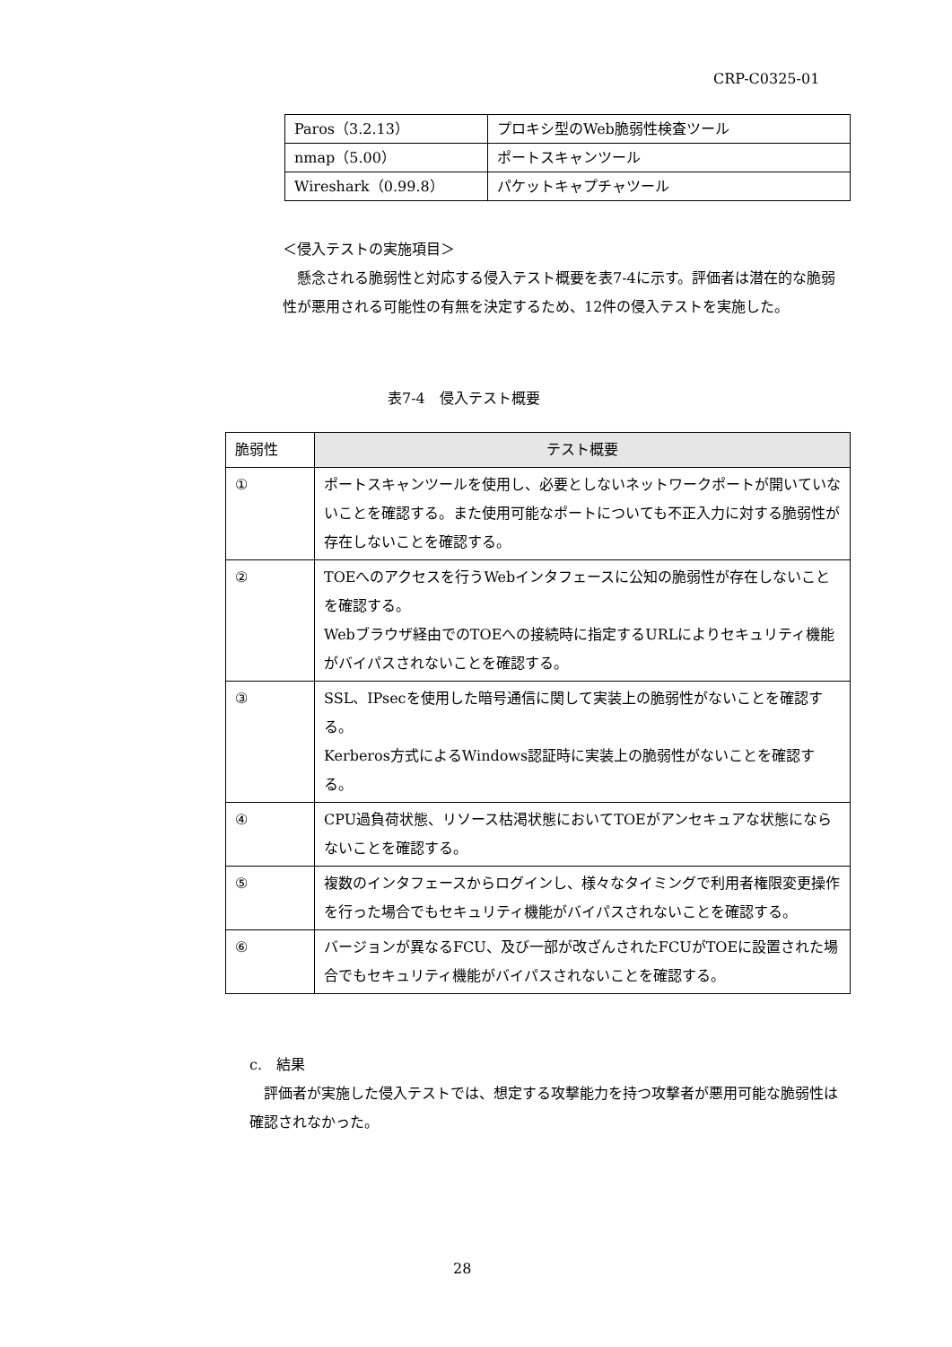CRP-C0325-01
| Paros（3.2.13） | プロキシ型のWeb脆弱性検査ツール |
| nmap（5.00） | ポートスキャンツール |
| Wireshark（0.99.8） | パケットキャプチャツール |
＜侵入テストの実施項目＞
　懸念される脆弱性と対応する侵入テスト概要を表7-4に示す。評価者は潜在的な脆弱性が悪用される可能性の有無を決定するため、12件の侵入テストを実施した。
表7-4　侵入テスト概要
| 脆弱性 | テスト概要 |
| --- | --- |
| ① | ポートスキャンツールを使用し、必要としないネットワークポートが開いていないことを確認する。また使用可能なポートについても不正入力に対する脆弱性が存在しないことを確認する。 |
| ② | TOEへのアクセスを行うWebインタフェースに公知の脆弱性が存在しないことを確認する。 Webブラウザ経由でのTOEへの接続時に指定するURLによりセキュリティ機能がバイパスされないことを確認する。 |
| ③ | SSL、IPsecを使用した暗号通信に関して実装上の脆弱性がないことを確認する。 Kerberos方式によるWindows認証時に実装上の脆弱性がないことを確認する。 |
| ④ | CPU過負荷状態、リソース枯渇状態においてTOEがアンセキュアな状態にならないことを確認する。 |
| ⑤ | 複数のインタフェースからログインし、様々なタイミングで利用者権限変更操作を行った場合でもセキュリティ機能がバイパスされないことを確認する。 |
| ⑥ | バージョンが異なるFCU、及び一部が改ざんされたFCUがTOEに設置された場合でもセキュリティ機能がバイパスされないことを確認する。 |
c.　結果
　評価者が実施した侵入テストでは、想定する攻撃能力を持つ攻撃者が悪用可能な脆弱性は確認されなかった。
28